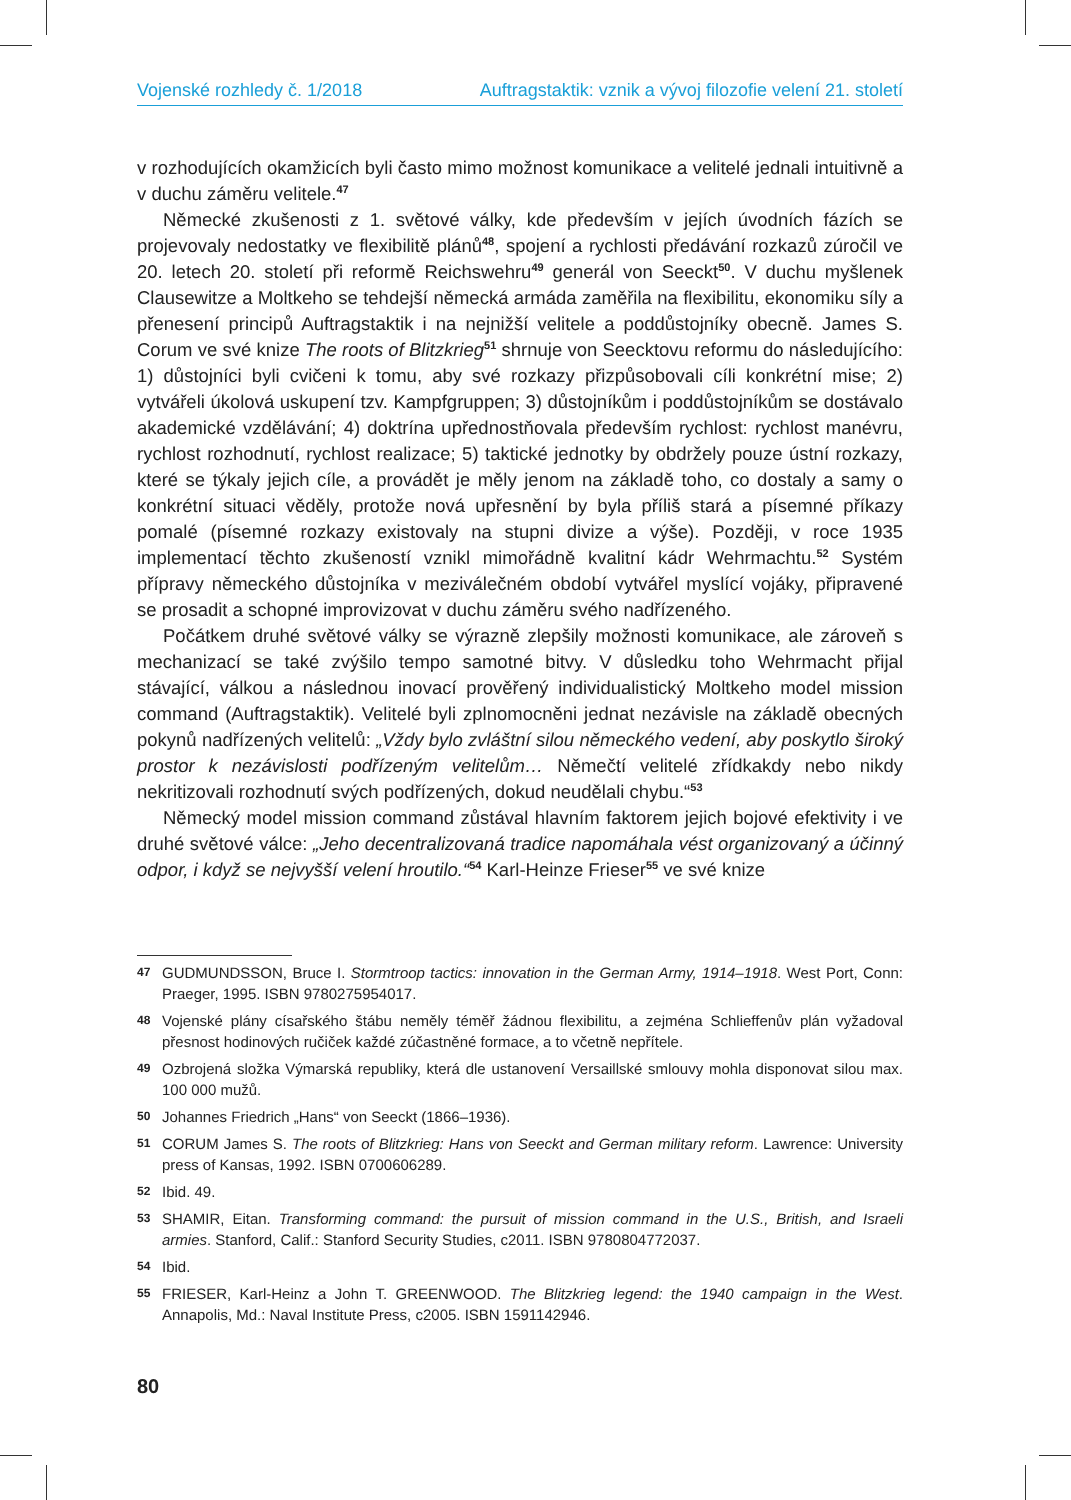Vojenské rozhledy č. 1/2018 Auftragstaktik: vznik a vývoj filozofie velení 21. století
v rozhodujících okamžicích byli často mimo možnost komunikace a velitelé jednali intuitivně a v duchu záměru velitele.<sup>47</sup>
Německé zkušenosti z 1. světové války, kde především v jejích úvodních fázích se projevovaly nedostatky ve flexibilitě plánů<sup>48</sup>, spojení a rychlosti předávání rozkazů zúročil ve 20. letech 20. století při reformě Reichswehru<sup>49</sup> generál von Seeckt<sup>50</sup>. V duchu myšlenek Clausewitze a Moltkeho se tehdejší německá armáda zaměřila na flexibilitu, ekonomiku síly a přenesení principů Auftragstaktik i na nejnižší velitele a poddůstojníky obecně. James S. Corum ve své knize The roots of Blitzkrieg<sup>51</sup> shrnuje von Seecktovu reformu do následujícího: 1) důstojníci byli cvičeni k tomu, aby své rozkazy přizpůsobovali cíli konkrétní mise; 2) vytvářeli úkolová uskupení tzv. Kampfgruppen; 3) důstojníkům i poddůstojníkům se dostávalo akademické vzdělávání; 4) doktrína upřednostňovala především rychlost: rychlost manévru, rychlost rozhodnutí, rychlost realizace; 5) taktické jednotky by obdržely pouze ústní rozkazy, které se týkaly jejich cíle, a provádět je měly jenom na základě toho, co dostaly a samy o konkrétní situaci věděly, protože nová upřesnění by byla příliš stará a písemné příkazy pomalé (písemné rozkazy existovaly na stupni divize a výše). Později, v roce 1935 implementací těchto zkušeností vznikl mimořádně kvalitní kádr Wehrmachtu.<sup>52</sup> Systém přípravy německého důstojníka v meziválečném období vytvářel myslící vojáky, připravené se prosadit a schopné improvizovat v duchu záměru svého nadřízeného.
Počátkem druhé světové války se výrazně zlepšily možnosti komunikace, ale zároveň s mechanizací se také zvýšilo tempo samotné bitvy. V důsledku toho Wehrmacht přijal stávající, válkou a následnou inovací prověřený individualistický Moltkeho model mission command (Auftragstaktik). Velitelé byli zplnomocněni jednat nezávisle na základě obecných pokynů nadřízených velitelů: „Vždy bylo zvláštní silou německého vedení, aby poskytlo široký prostor k nezávislosti podřízeným velitelům… Němečtí velitelé zřídkakdy nebo nikdy nekritizovali rozhodnutí svých podřízených, dokud neudělali chybu.“<sup>53</sup>
Německý model mission command zůstával hlavním faktorem jejich bojové efektivity i ve druhé světové válce: „Jeho decentralizovaná tradice napomáhala vést organizovaný a účinný odpor, i když se nejvyšší velení hroutilo.“<sup>54</sup> Karl-Heinze Frieser<sup>55</sup> ve své knize
47 GUDMUNDSSON, Bruce I. Stormtroop tactics: innovation in the German Army, 1914–1918. West Port, Conn: Praeger, 1995. ISBN 9780275954017.
48 Vojenské plány císařského štábu neměly téměř žádnou flexibilitu, a zejména Schlieffenův plán vyžadoval přesnost hodinových ručiček každé zúčastněné formace, a to včetně nepřítele.
49 Ozbrojená složka Výmarská republiky, která dle ustanovení Versaillské smlouvy mohla disponovat silou max. 100 000 mužů.
50 Johannes Friedrich „Hans“ von Seeckt (1866–1936).
51 CORUM James S. The roots of Blitzkrieg: Hans von Seeckt and German military reform. Lawrence: University press of Kansas, 1992. ISBN 0700606289.
52 Ibid. 49.
53 SHAMIR, Eitan. Transforming command: the pursuit of mission command in the U.S., British, and Israeli armies. Stanford, Calif.: Stanford Security Studies, c2011. ISBN 9780804772037.
54 Ibid.
55 FRIESER, Karl-Heinz a John T. GREENWOOD. The Blitzkrieg legend: the 1940 campaign in the West. Annapolis, Md.: Naval Institute Press, c2005. ISBN 1591142946.
80